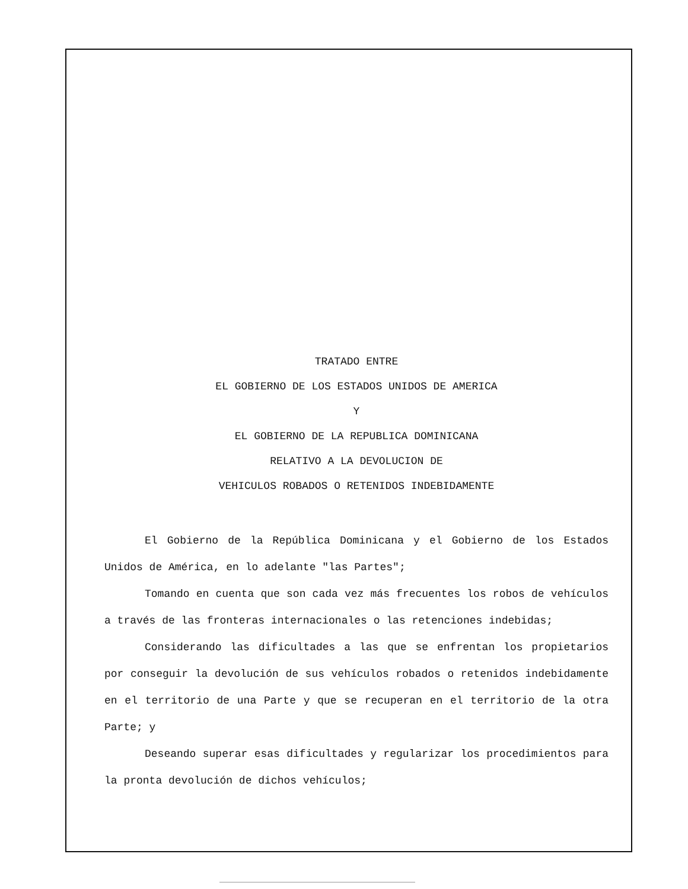TRATADO ENTRE
EL GOBIERNO DE LOS ESTADOS UNIDOS DE AMERICA
Y
EL GOBIERNO DE LA REPUBLICA DOMINICANA
RELATIVO A LA DEVOLUCION DE
VEHICULOS ROBADOS O RETENIDOS INDEBIDAMENTE
El Gobierno de la República Dominicana y el Gobierno de los Estados Unidos de América, en lo adelante "las Partes";
Tomando en cuenta que son cada vez más frecuentes los robos de vehículos a través de las fronteras internacionales o las retenciones indebidas;
Considerando las dificultades a las que se enfrentan los propietarios por conseguir la devolución de sus vehículos robados o retenidos indebidamente en el territorio de una Parte y que se recuperan en el territorio de la otra Parte; y
Deseando superar esas dificultades y regularizar los procedimientos para la pronta devolución de dichos vehículos;